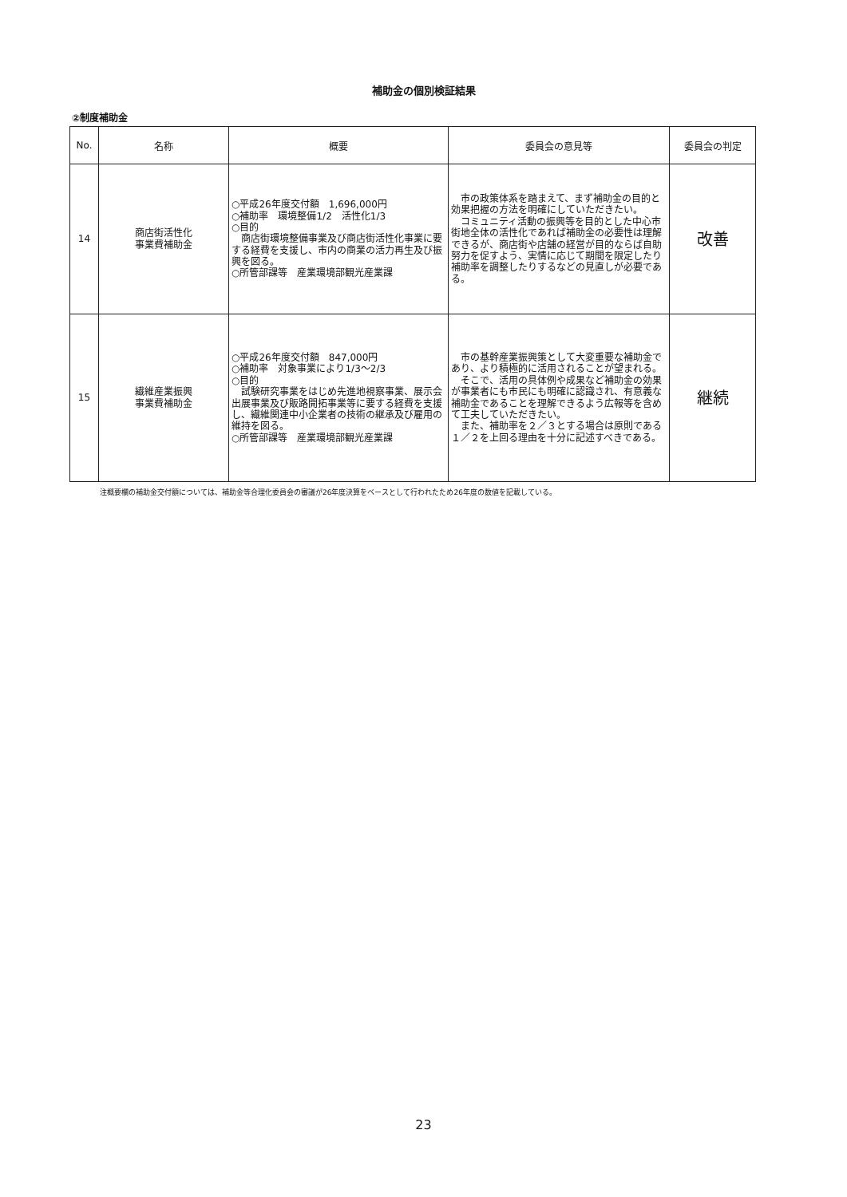補助金の個別検証結果
②制度補助金
| No. | 名称 | 概要 | 委員会の意見等 | 委員会の判定 |
| --- | --- | --- | --- | --- |
| 14 | 商店街活性化 事業費補助金 | ○平成26年度交付額 1,696,000円 ○補助率 環境整備1/2 活性化1/3 ○目的 商店街環境整備事業及び商店街活性化事業に要する経費を支援し、市内の商業の活力再生及び振興を図る。 ○所管部課等 産業環境部観光産業課 | 市の政策体系を踏まえて、まず補助金の目的と効果把握の方法を明確にしていただきたい。 コミュニティ活動の振興等を目的とした中心市街地全体の活性化であれば補助金の必要性は理解できるが、商店街や店舗の経営が目的ならば自助努力を促すよう、実情に応じて期間を限定したり補助率を調整したりするなどの見直しが必要である。 | 改善 |
| 15 | 繊維産業振興 事業費補助金 | ○平成26年度交付額 847,000円 ○補助率 対象事業により1/3～2/3 ○目的 試験研究事業をはじめ先進地視察事業、展示会出展事業及び販路開拓事業等に要する経費を支援し、繊維関連中小企業者の技術の継承及び雇用の維持を図る。 ○所管部課等 産業環境部観光産業課 | 市の基幹産業振興策として大変重要な補助金であり、より積極的に活用されることが望まれる。 そこで、活用の具体例や成果など補助金の効果が事業者にも市民にも明確に認識され、有意義な補助金であることを理解できるよう広報等を含めて工夫していただきたい。 また、補助率を２／３とする場合は原則である１／２を上回る理由を十分に記述すべきである。 | 継続 |
注概要欄の補助金交付額については、補助金等合理化委員会の審議が26年度決算をベースとして行われたため26年度の数値を記載している。
23